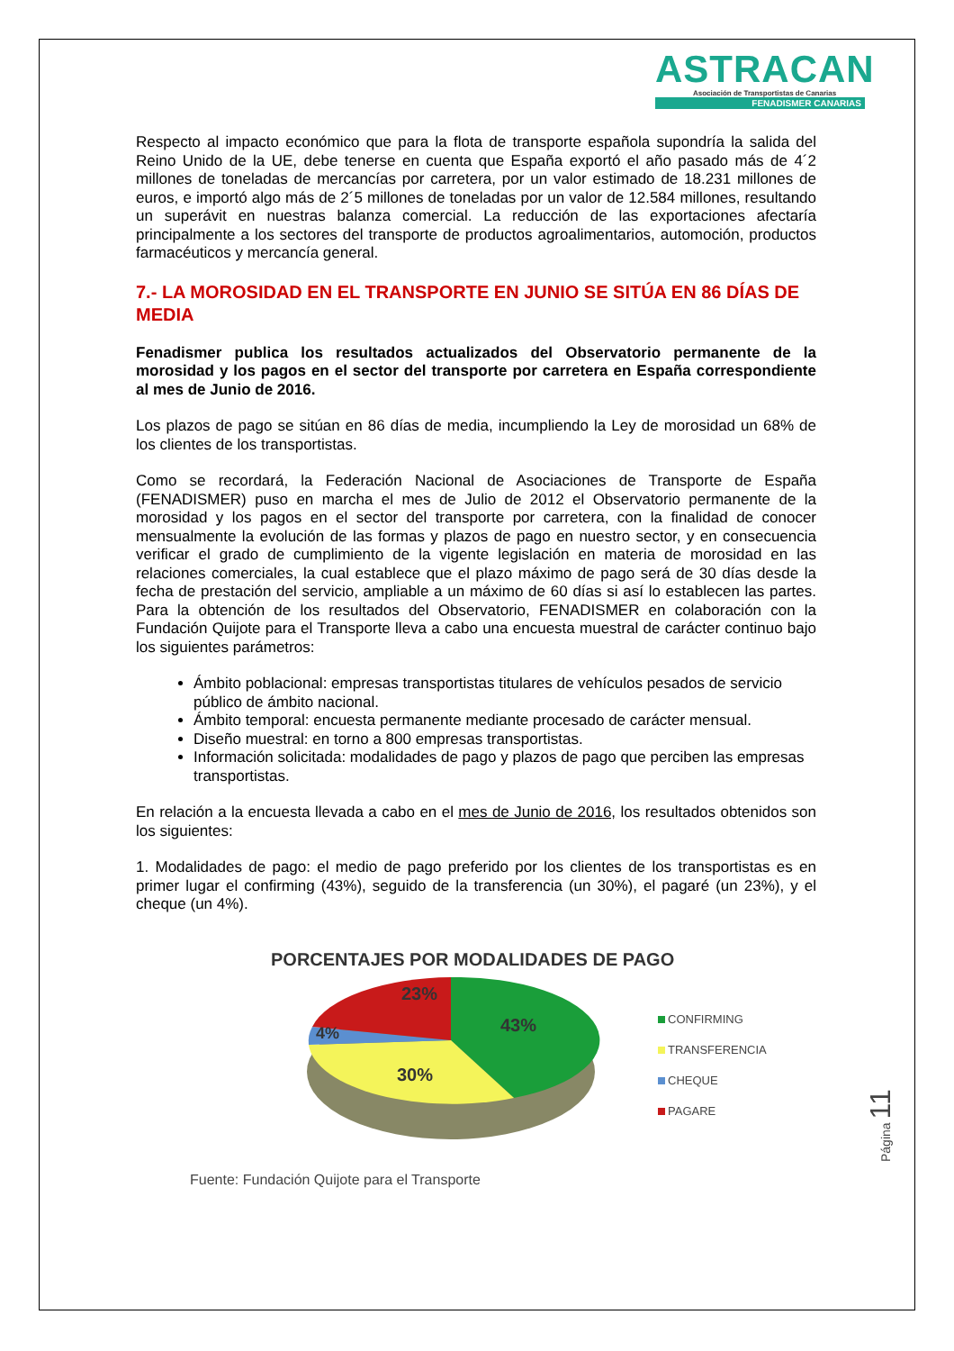ASTRACAN
Asociación de Transportistas de Canarias
FENADISMER CANARIAS
Respecto al impacto económico que para la flota de transporte española supondría la salida del Reino Unido de la UE, debe tenerse en cuenta que España exportó el año pasado más de 4´2 millones de toneladas de mercancías por carretera, por un valor estimado de 18.231 millones de euros, e importó algo más de 2´5 millones de toneladas por un valor de 12.584 millones, resultando un superávit en nuestras balanza comercial. La reducción de las exportaciones afectaría principalmente a los sectores del transporte de productos agroalimentarios, automoción, productos farmacéuticos y mercancía general.
7.- LA MOROSIDAD EN EL TRANSPORTE EN JUNIO SE SITÚA EN 86 DÍAS DE MEDIA
Fenadismer publica los resultados actualizados del Observatorio permanente de la morosidad y los pagos en el sector del transporte por carretera en España correspondiente al mes de Junio de 2016.
Los plazos de pago se sitúan en 86 días de media, incumpliendo la Ley de morosidad un 68% de los clientes de los transportistas.
Como se recordará, la Federación Nacional de Asociaciones de Transporte de España (FENADISMER) puso en marcha el mes de Julio de 2012 el Observatorio permanente de la morosidad y los pagos en el sector del transporte por carretera, con la finalidad de conocer mensualmente la evolución de las formas y plazos de pago en nuestro sector, y en consecuencia verificar el grado de cumplimiento de la vigente legislación en materia de morosidad en las relaciones comerciales, la cual establece que el plazo máximo de pago será de 30 días desde la fecha de prestación del servicio, ampliable a un máximo de 60 días si así lo establecen las partes. Para la obtención de los resultados del Observatorio, FENADISMER en colaboración con la Fundación Quijote para el Transporte lleva a cabo una encuesta muestral de carácter continuo bajo los siguientes parámetros:
Ámbito poblacional: empresas transportistas titulares de vehículos pesados de servicio público de ámbito nacional.
Ámbito temporal: encuesta permanente mediante procesado de carácter mensual.
Diseño muestral: en torno a 800 empresas transportistas.
Información solicitada: modalidades de pago y plazos de pago que perciben las empresas transportistas.
En relación a la encuesta llevada a cabo en el mes de Junio de 2016, los resultados obtenidos son los siguientes:
1. Modalidades de pago: el medio de pago preferido por los clientes de los transportistas es en primer lugar el confirming (43%), seguido de la transferencia (un 30%), el pagaré (un 23%), y el cheque (un 4%).
PORCENTAJES POR MODALIDADES DE PAGO
23%
4%
43%
30%
CONFIRMING
TRANSFERENCIA
CHEQUE
PAGARE
Fuente: Fundación Quijote para el Transporte
Página 11